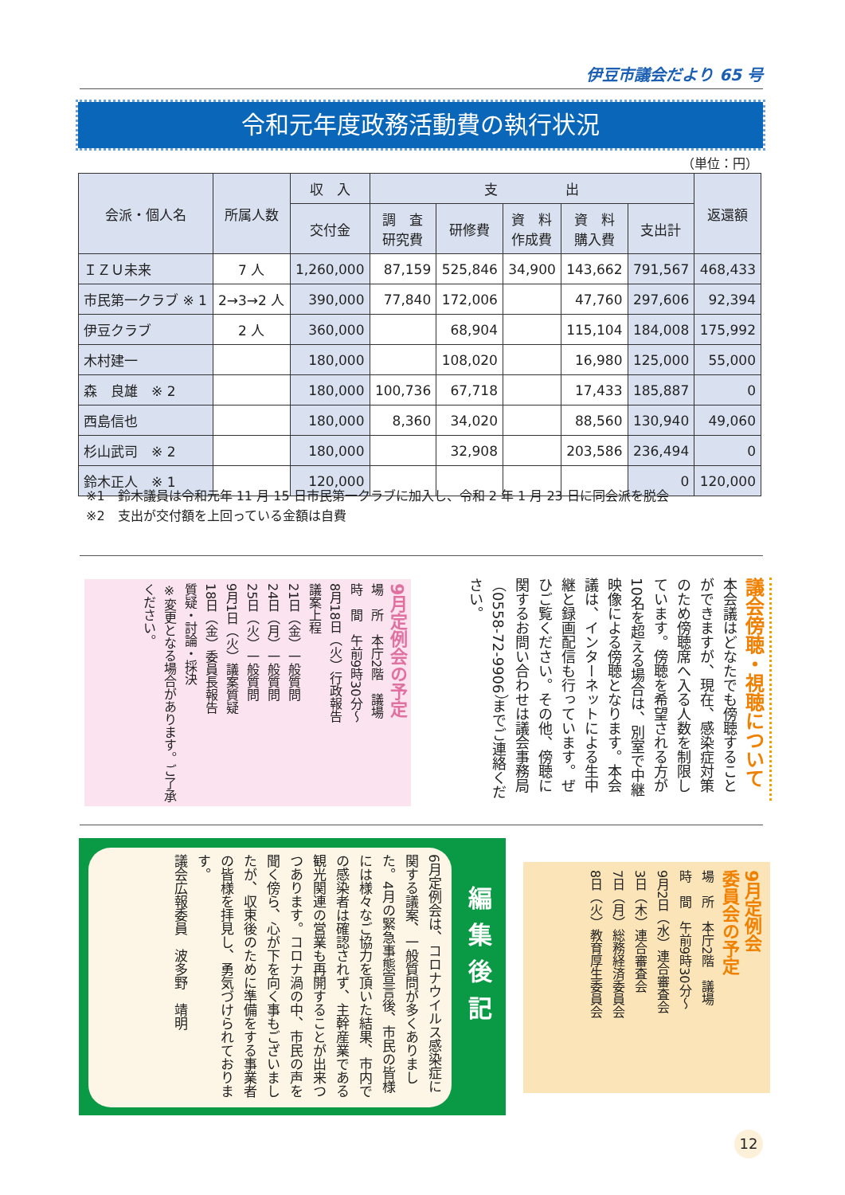伊豆市議会だより 65 号
令和元年度政務活動費の執行状況
（単位：円）
| 会派・個人名 | 所属人数 | 収 入 | 支 出 | | | | | 返還額 |
| --- | --- | --- | --- | --- | --- | --- | --- | --- |
| | | 交付金 | 調 査 研究費 | 研修費 | 資 料 作成費 | 資 料 購入費 | 支出計 | |
| ＩＺＵ未来 | 7 人 | 1,260,000 | 87,159 | 525,846 | 34,900 | 143,662 | 791,567 | 468,433 |
| 市民第一クラブ ※ 1 | 2→3→2 人 | 390,000 | 77,840 | 172,006 | | 47,760 | 297,606 | 92,394 |
| 伊豆クラブ | 2 人 | 360,000 | | 68,904 | | 115,104 | 184,008 | 175,992 |
| 木村建一 | | 180,000 | | 108,020 | | 16,980 | 125,000 | 55,000 |
| 森 良雄 ※ 2 | | 180,000 | 100,736 | 67,718 | | 17,433 | 185,887 | 0 |
| 西島信也 | | 180,000 | 8,360 | 34,020 | | 88,560 | 130,940 | 49,060 |
| 杉山武司 ※ 2 | | 180,000 | | 32,908 | | 203,586 | 236,494 | 0 |
| 鈴木正人 ※ 1 | | 120,000 | | | | | 0 | 120,000 |
※1　鈴木議員は令和元年 11 月 15 日市民第一クラブに加入し、令和 2 年 1 月 23 日に同会派を脱会
※2　支出が交付額を上回っている金額は自費
議会傍聴・視聴について
本会議はどなたでも傍聴することができますが、現在、感染症対策のため傍聴席へ入る人数を制限しています。傍聴を希望される方が10名を超える場合は、別室で中継映像による傍聴となります。本会議は、インターネットによる生中継と録画配信も行っています。ぜひご覧ください。その他、傍聴に関するお問い合わせは議会事務局（0558-72-9906）までご連絡ください。
9月定例会の予定
場　所　本庁2階　議場
時　間　午前9時30分～
8月18日（火）行政報告
議案上程
21日（金）一般質問
24日（月）一般質問
25日（火）一般質問
9月1日（火）議案質疑
18日（金）委員長報告
質疑・討論・採決
※変更となる場合があります。ご了承ください。
6月定例会は、コロナウイルス感染症に関する議案、一般質問が多くありました。4月の緊急事態宣言後、市民の皆様には様々なご協力を頂いた結果、市内での感染者は確認されず、主幹産業である観光関連の営業も再開することが出来つつあります。コロナ渦の中、市民の声を聞く傍ら、心が下を向く事もございましたが、収束後のために準備をする事業者の皆様を拝見し、勇気づけられております。
議会広報委員　波多野　靖明
編集後記
9月定例会
委員会の予定
場　所　本庁2階　議場
時　間　午前9時30分～
9月2日（水）連合審査会
3日（木）連合審査会
7日（月）総務経済委員会
8日（火）教育厚生委員会
12